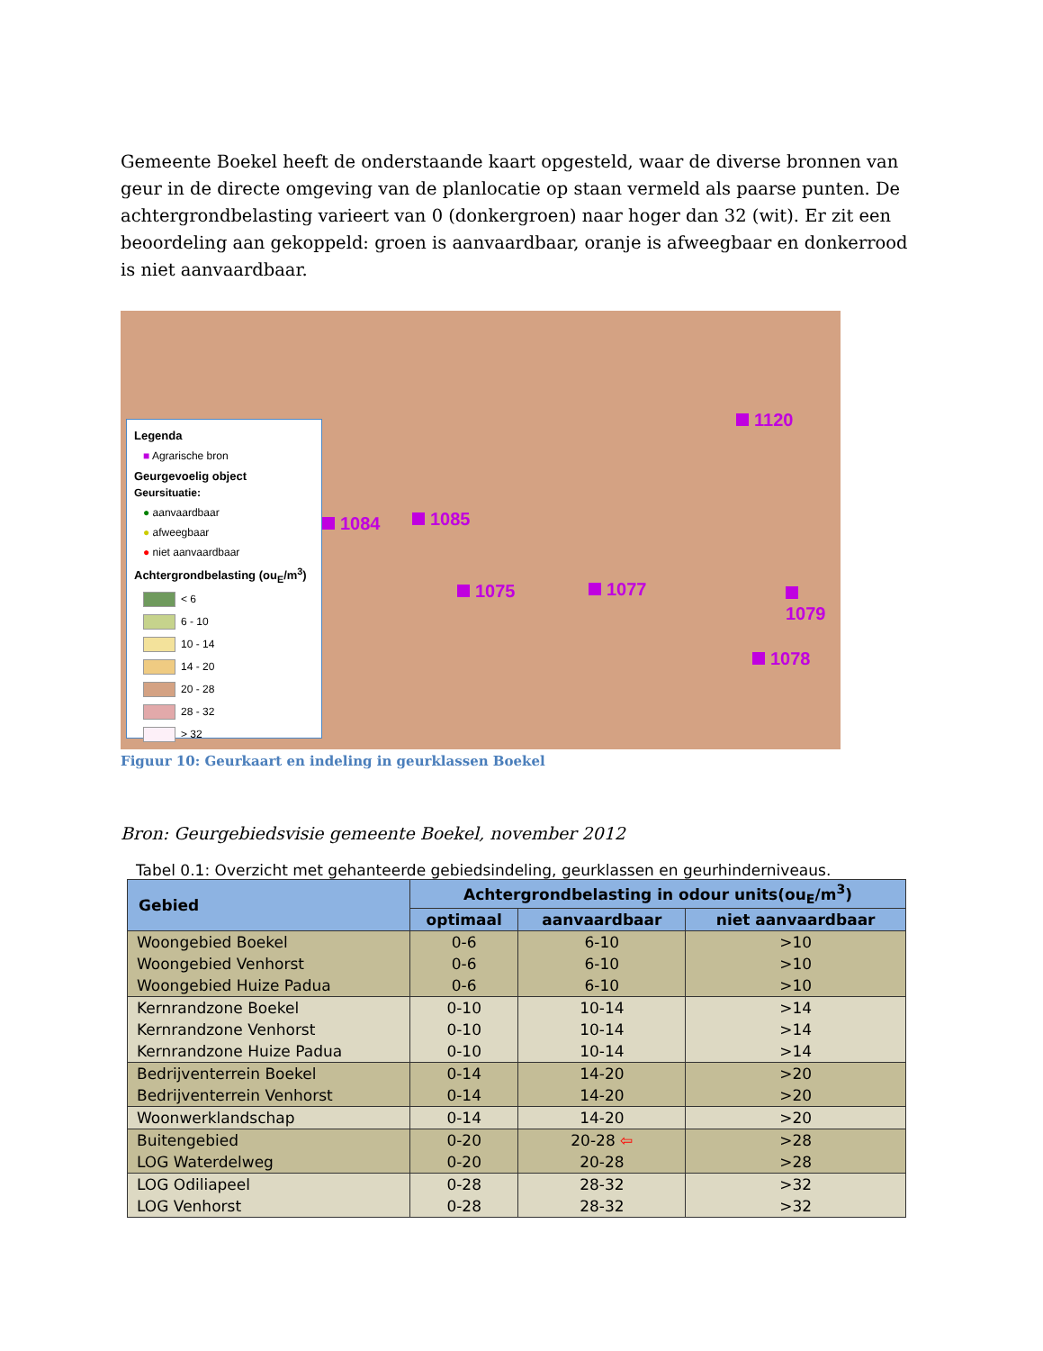Gemeente Boekel heeft de onderstaande kaart opgesteld, waar de diverse bronnen van geur in de directe omgeving van de planlocatie op staan vermeld als paarse punten. De achtergrondbelasting varieert van 0 (donkergroen) naar hoger dan 32 (wit). Er zit een beoordeling aan gekoppeld: groen is aanvaardbaar, oranje is afweegbaar en donkerrood is niet aanvaardbaar.
Legenda
■ Agrarische bron
Geurgevoelig object
Geursituatie:
● aanvaardbaar
● afweegbaar
● niet aanvaardbaar
Achtergrondbelasting (ou<sub>E</sub>/m<sup>3</sup>)
< 6
6 - 10
10 - 14
14 - 20
20 - 28
28 - 32
> 32
1120
1084 1085
1075 1077 1079
1078
Figuur 10: Geurkaart en indeling in geurklassen Boekel
Bron: Geurgebiedsvisie gemeente Boekel, november 2012
Tabel 0.1: Overzicht met gehanteerde gebiedsindeling, geurklassen en geurhinderniveaus.
| Gebied | Achtergrondbelasting in odour units(ou<sub>E</sub>/m<sup>3</sup>) | | |
| --- | --- | --- | --- |
| | optimaal | aanvaardbaar | niet aanvaardbaar |
| Woongebied Boekel | 0-6 | 6-10 | >10 |
| Woongebied Venhorst | 0-6 | 6-10 | >10 |
| Woongebied Huize Padua | 0-6 | 6-10 | >10 |
| Kernrandzone Boekel | 0-10 | 10-14 | >14 |
| Kernrandzone Venhorst | 0-10 | 10-14 | >14 |
| Kernrandzone Huize Padua | 0-10 | 10-14 | >14 |
| Bedrijventerrein Boekel | 0-14 | 14-20 | >20 |
| Bedrijventerrein Venhorst | 0-14 | 14-20 | >20 |
| Woonwerklandschap | 0-14 | 14-20 | >20 |
| Buitengebied | 0-20 | 20-28 ⇦ | >28 |
| LOG Waterdelweg | 0-20 | 20-28 | >28 |
| LOG Odiliapeel | 0-28 | 28-32 | >32 |
| LOG Venhorst | 0-28 | 28-32 | >32 |